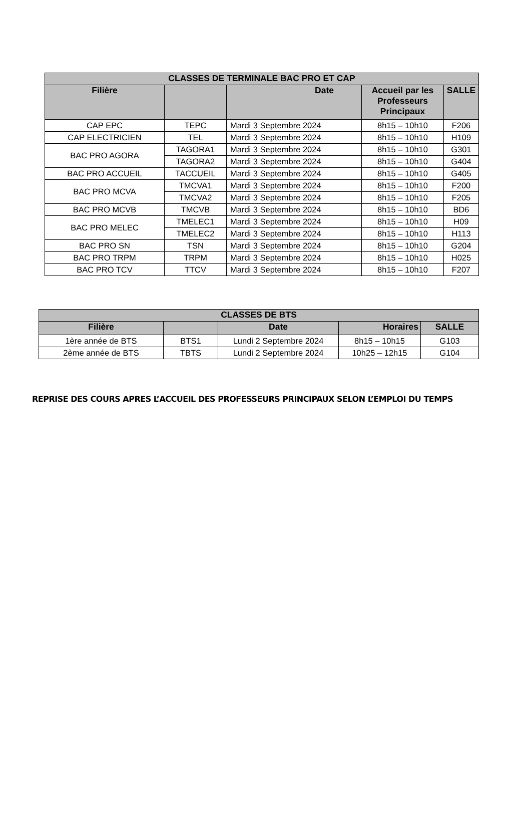| CLASSES DE TERMINALE BAC PRO ET CAP | | | | |
| --- | --- | --- | --- | --- |
| Filière | | Date | Accueil par les Professeurs Principaux | SALLE |
| CAP EPC | TEPC | Mardi 3 Septembre 2024 | 8h15 – 10h10 | F206 |
| CAP ELECTRICIEN | TEL | Mardi 3 Septembre 2024 | 8h15 – 10h10 | H109 |
| BAC PRO AGORA | TAGORA1 | Mardi 3 Septembre 2024 | 8h15 – 10h10 | G301 |
| | TAGORA2 | Mardi 3 Septembre 2024 | 8h15 – 10h10 | G404 |
| BAC PRO ACCUEIL | TACCUEIL | Mardi 3 Septembre 2024 | 8h15 – 10h10 | G405 |
| BAC PRO MCVA | TMCVA1 | Mardi 3 Septembre 2024 | 8h15 – 10h10 | F200 |
| | TMCVA2 | Mardi 3 Septembre 2024 | 8h15 – 10h10 | F205 |
| BAC PRO MCVB | TMCVB | Mardi 3 Septembre 2024 | 8h15 – 10h10 | BD6 |
| BAC PRO MELEC | TMELEC1 | Mardi 3 Septembre 2024 | 8h15 – 10h10 | H09 |
| | TMELEC2 | Mardi 3 Septembre 2024 | 8h15 – 10h10 | H113 |
| BAC PRO SN | TSN | Mardi 3 Septembre 2024 | 8h15 – 10h10 | G204 |
| BAC PRO TRPM | TRPM | Mardi 3 Septembre 2024 | 8h15 – 10h10 | H025 |
| BAC PRO TCV | TTCV | Mardi 3 Septembre 2024 | 8h15 – 10h10 | F207 |
| CLASSES DE BTS | | | | |
| --- | --- | --- | --- | --- |
| Filière | | Date | Horaires | SALLE |
| 1ère année de BTS | BTS1 | Lundi 2 Septembre 2024 | 8h15 – 10h15 | G103 |
| 2ème année de BTS | TBTS | Lundi 2 Septembre 2024 | 10h25 – 12h15 | G104 |
REPRISE DES COURS APRES L’ACCUEIL DES PROFESSEURS PRINCIPAUX SELON L’EMPLOI DU TEMPS